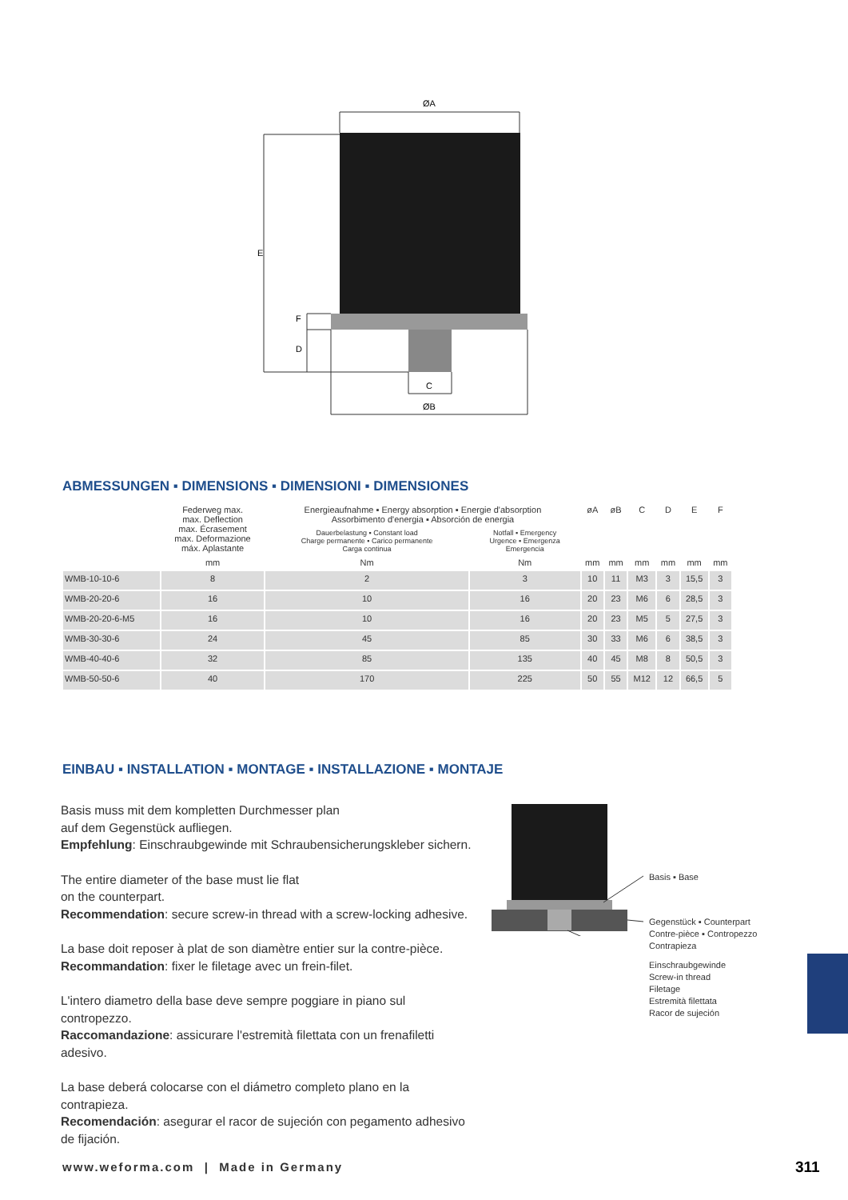ØA
C
ØB
E
F
D
ABMESSUNGEN ▪ DIMENSIONS ▪ DIMENSIONI ▪ DIMENSIONES
| | Federweg max. max. Deflection max. Écrasement max. Deformazione máx. Aplastante | Energieaufnahme ▪ Energy absorption ▪ Energie d'absorption Assorbimento d'energia ▪ Absorción de energia | | øA | øB | C | D | E | F |
| --- | --- | --- | --- | --- | --- | --- | --- | --- | --- |
| | | Dauerbelastung ▪ Constant load Charge permanente ▪ Carico permanente Carga continua | Notfall ▪ Emergency Urgence ▪ Emergenza Emergencia | | | | | | |
| | mm | Nm | Nm | mm | mm | mm | mm | mm | mm |
| WMB-10-10-6 | 8 | 2 | 3 | 10 | 11 | M3 | 3 | 15,5 | 3 |
| WMB-20-20-6 | 16 | 10 | 16 | 20 | 23 | M6 | 6 | 28,5 | 3 |
| WMB-20-20-6-M5 | 16 | 10 | 16 | 20 | 23 | M5 | 5 | 27,5 | 3 |
| WMB-30-30-6 | 24 | 45 | 85 | 30 | 33 | M6 | 6 | 38,5 | 3 |
| WMB-40-40-6 | 32 | 85 | 135 | 40 | 45 | M8 | 8 | 50,5 | 3 |
| WMB-50-50-6 | 40 | 170 | 225 | 50 | 55 | M12 | 12 | 66,5 | 5 |
EINBAU ▪ INSTALLATION ▪ MONTAGE ▪ INSTALLAZIONE ▪ MONTAJE
Basis muss mit dem kompletten Durchmesser plan
auf dem Gegenstück aufliegen.
Empfehlung: Einschraubgewinde mit Schraubensicherungskleber sichern.
The entire diameter of the base must lie flat
on the counterpart.
Recommendation: secure screw-in thread with a screw-locking adhesive.
La base doit reposer à plat de son diamètre entier sur la contre-pièce.
Recommandation: fixer le filetage avec un frein-filet.
L'intero diametro della base deve sempre poggiare in piano sul contropezzo.
Raccomandazione: assicurare l'estremità filettata con un frenafiletti adesivo.
La base deberá colocarse con el diámetro completo plano en la contrapieza.
Recomendación: asegurar el racor de sujeción con pegamento adhesivo de fijación.
Basis ▪ Base
Gegenstück ▪ Counterpart
Contre-pièce ▪ Contropezzo
Contrapieza
Einschraubgewinde
Screw-in thread
Filetage
Estremità filettata
Racor de sujeción
www.weforma.com | Made in Germany
311